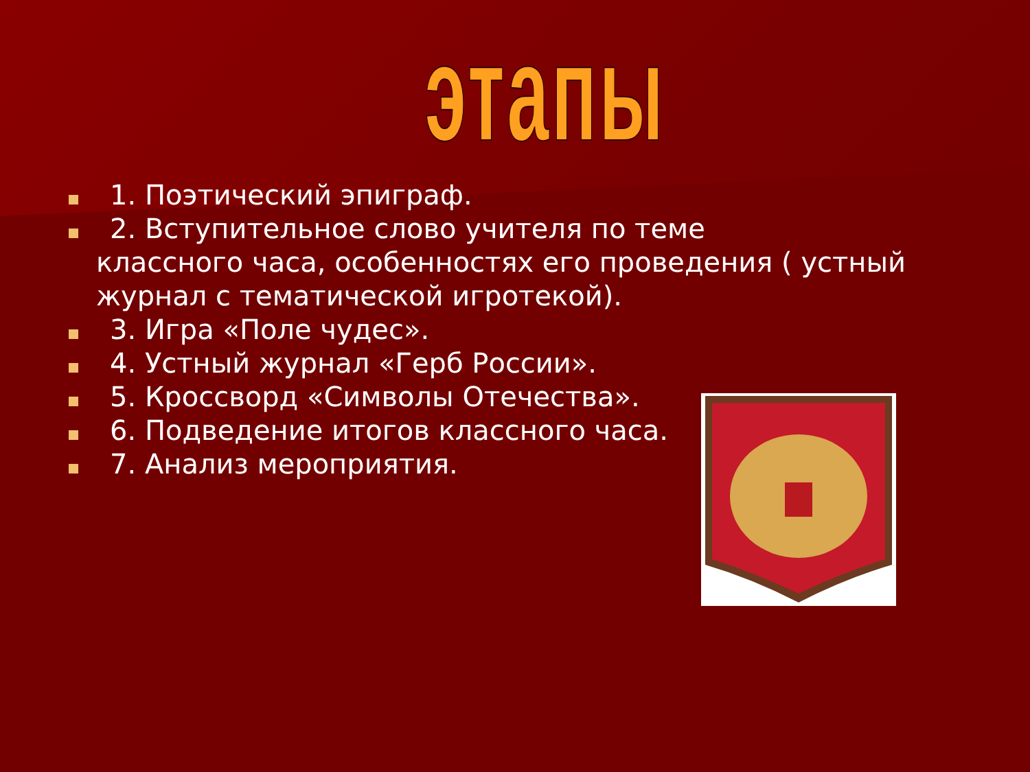этапы
1. Поэтический эпиграф.
2. Вступительное слово учителя по теме
классного часа, особенностях его проведения ( устный журнал с тематической игротекой).
3. Игра «Поле чудес».
4. Устный журнал «Герб России».
5. Кроссворд «Символы Отечества».
6. Подведение итогов классного часа.
7. Анализ мероприятия.